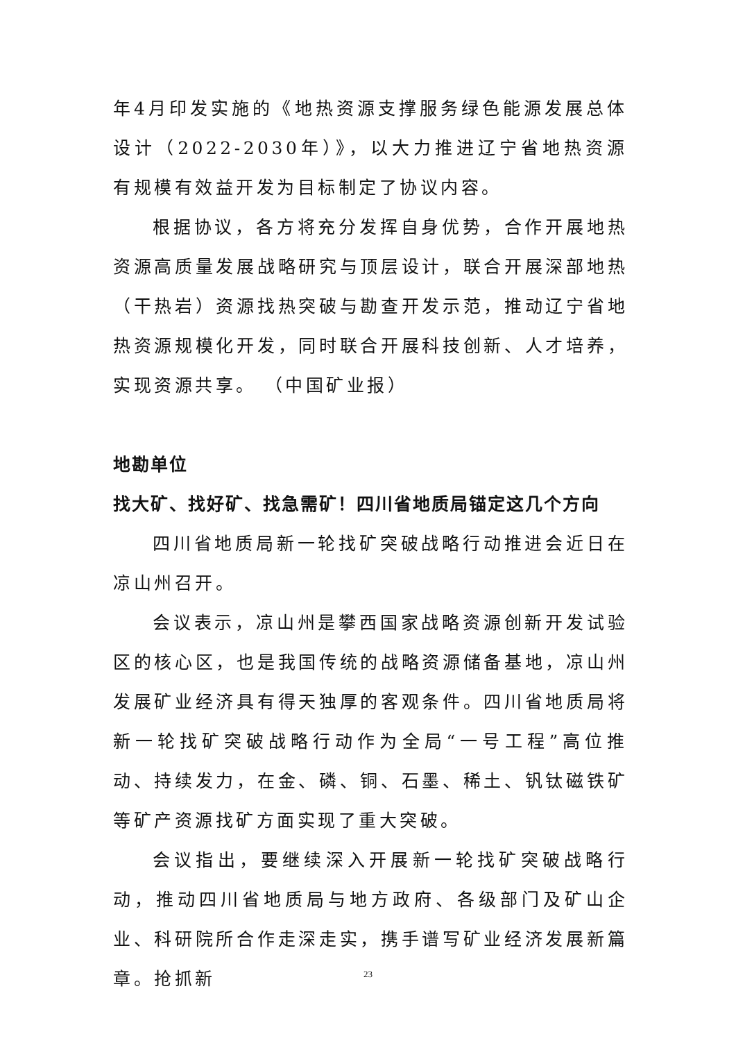年4月印发实施的《地热资源支撑服务绿色能源发展总体设计（2022-2030年）》，以大力推进辽宁省地热资源有规模有效益开发为目标制定了协议内容。
根据协议，各方将充分发挥自身优势，合作开展地热资源高质量发展战略研究与顶层设计，联合开展深部地热（干热岩）资源找热突破与勘查开发示范，推动辽宁省地热资源规模化开发，同时联合开展科技创新、人才培养，实现资源共享。 （中国矿业报）
地勘单位
找大矿、找好矿、找急需矿！四川省地质局锚定这几个方向
四川省地质局新一轮找矿突破战略行动推进会近日在凉山州召开。
会议表示，凉山州是攀西国家战略资源创新开发试验区的核心区，也是我国传统的战略资源储备基地，凉山州发展矿业经济具有得天独厚的客观条件。四川省地质局将新一轮找矿突破战略行动作为全局“一号工程”高位推动、持续发力，在金、磷、铜、石墨、稀土、钒钛磁铁矿等矿产资源找矿方面实现了重大突破。
会议指出，要继续深入开展新一轮找矿突破战略行动，推动四川省地质局与地方政府、各级部门及矿山企业、科研院所合作走深走实，携手谱写矿业经济发展新篇章。抢抓新
23